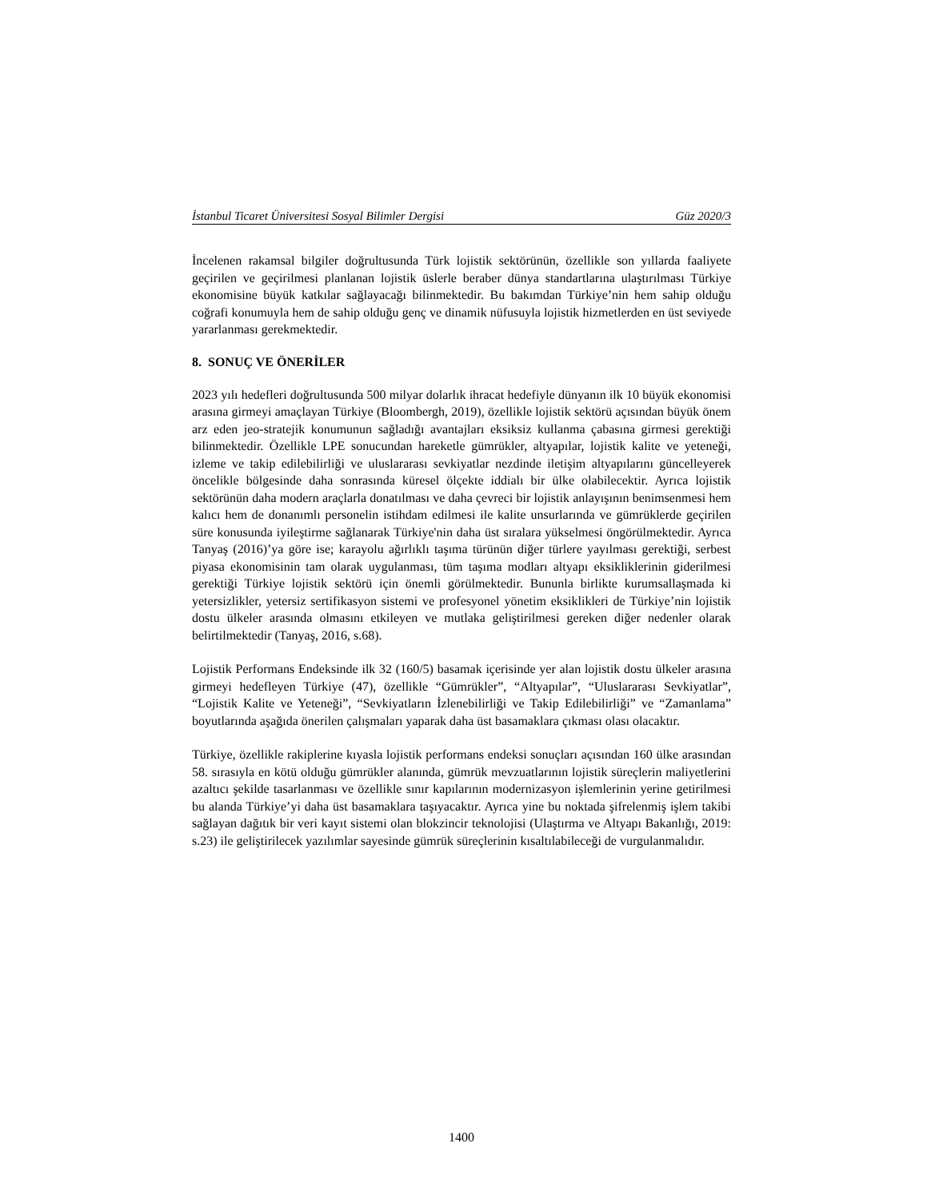İstanbul Ticaret Üniversitesi Sosyal Bilimler Dergisi Güz 2020/3
İncelenen rakamsal bilgiler doğrultusunda Türk lojistik sektörünün, özellikle son yıllarda faaliyete geçirilen ve geçirilmesi planlanan lojistik üslerle beraber dünya standartlarına ulaştırılması Türkiye ekonomisine büyük katkılar sağlayacağı bilinmektedir. Bu bakımdan Türkiye’nin hem sahip olduğu coğrafi konumuyla hem de sahip olduğu genç ve dinamik nüfusuyla lojistik hizmetlerden en üst seviyede yararlanması gerekmektedir.
8. SONUÇ VE ÖNERİLER
2023 yılı hedefleri doğrultusunda 500 milyar dolarlık ihracat hedefiyle dünyanın ilk 10 büyük ekonomisi arasına girmeyi amaçlayan Türkiye (Bloombergh, 2019), özellikle lojistik sektörü açısından büyük önem arz eden jeo-stratejik konumunun sağladığı avantajları eksiksiz kullanma çabasına girmesi gerektiği bilinmektedir. Özellikle LPE sonucundan hareketle gümrükler, altyapılar, lojistik kalite ve yeteneği, izleme ve takip edilebilirliği ve uluslararası sevkiyatlar nezdinde iletişim altyapılarını güncelleyerek öncelikle bölgesinde daha sonrasında küresel ölçekte iddialı bir ülke olabilecektir. Ayrıca lojistik sektörünün daha modern araçlarla donatılması ve daha çevreci bir lojistik anlayışının benimsenmesi hem kalıcı hem de donanımlı personelin istihdam edilmesi ile kalite unsurlarında ve gümrüklerde geçirilen süre konusunda iyileştirme sağlanarak Türkiye'nin daha üst sıralara yükselmesi öngörülmektedir. Ayrıca Tanyaş (2016)’ya göre ise; karayolu ağırlıklı taşıma türünün diğer türlere yayılması gerektiği, serbest piyasa ekonomisinin tam olarak uygulanması, tüm taşıma modları altyapı eksikliklerinin giderilmesi gerektiği Türkiye lojistik sektörü için önemli görülmektedir. Bununla birlikte kurumsallaşmada ki yetersizlikler, yetersiz sertifikasyon sistemi ve profesyonel yönetim eksiklikleri de Türkiye’nin lojistik dostu ülkeler arasında olmasını etkileyen ve mutlaka geliştirilmesi gereken diğer nedenler olarak belirtilmektedir (Tanyaş, 2016, s.68).
Lojistik Performans Endeksinde ilk 32 (160/5) basamak içerisinde yer alan lojistik dostu ülkeler arasına girmeyi hedefleyen Türkiye (47), özellikle “Gümrükler”, “Altyapılar”, “Uluslararası Sevkiyatlar”, “Lojistik Kalite ve Yeteneği”, “Sevkiyatların İzlenebilirliği ve Takip Edilebilirliği” ve “Zamanlama” boyutlarında aşağıda önerilen çalışmaları yaparak daha üst basamaklara çıkması olası olacaktır.
Türkiye, özellikle rakiplerine kıyasla lojistik performans endeksi sonuçları açısından 160 ülke arasından 58. sırasıyla en kötü olduğu gümrükler alanında, gümrük mevzuatlarının lojistik süreçlerin maliyetlerini azaltıcı şekilde tasarlanması ve özellikle sınır kapılarının modernizasyon işlemlerinin yerine getirilmesi bu alanda Türkiye’yi daha üst basamaklara taşıyacaktır. Ayrıca yine bu noktada şifrelenmiş işlem takibi sağlayan dağıtık bir veri kayıt sistemi olan blokzincir teknolojisi (Ulaştırma ve Altyapı Bakanlığı, 2019: s.23) ile geliştirilecek yazılımlar sayesinde gümrük süreçlerinin kısaltılabileceği de vurgulanmalıdır.
1400